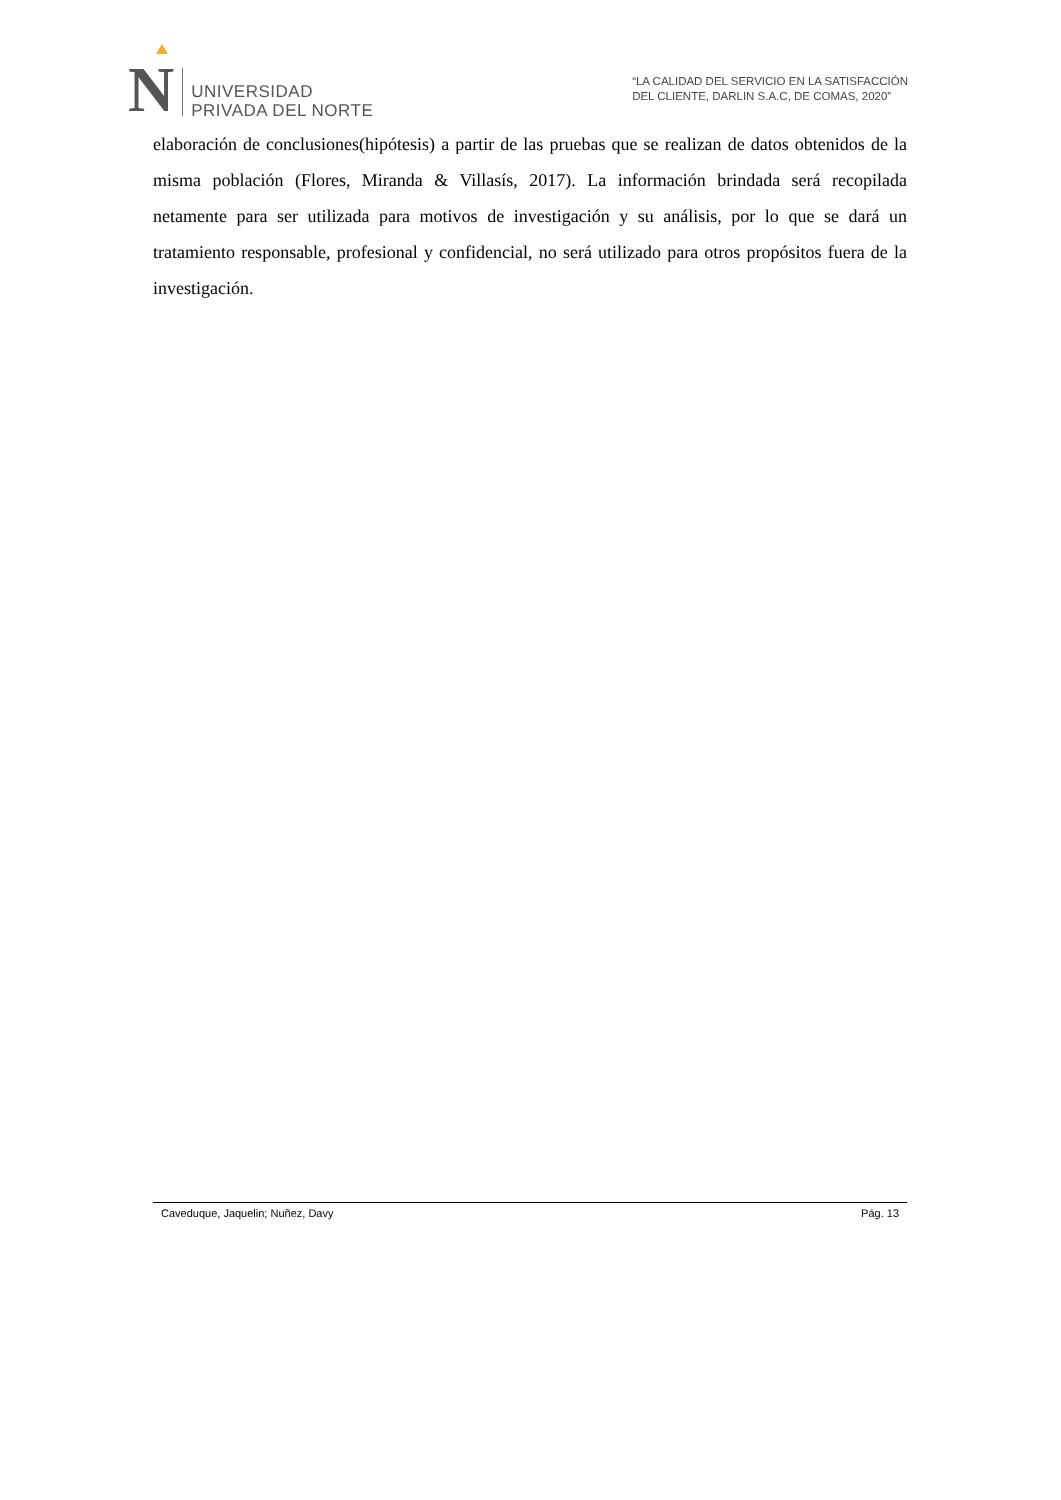N
UNIVERSIDAD
PRIVADA DEL NORTE
“LA CALIDAD DEL SERVICIO EN LA SATISFACCIÓN
DEL CLIENTE, DARLIN S.A.C, DE COMAS, 2020”
elaboración de conclusiones(hipótesis) a partir de las pruebas que se realizan de datos obtenidos de la misma población (Flores, Miranda & Villasís, 2017). La información brindada será recopilada netamente para ser utilizada para motivos de investigación y su análisis, por lo que se dará un tratamiento responsable, profesional y confidencial, no será utilizado para otros propósitos fuera de la investigación.
Caveduque, Jaquelin; Nuñez, Davy Pág. 13